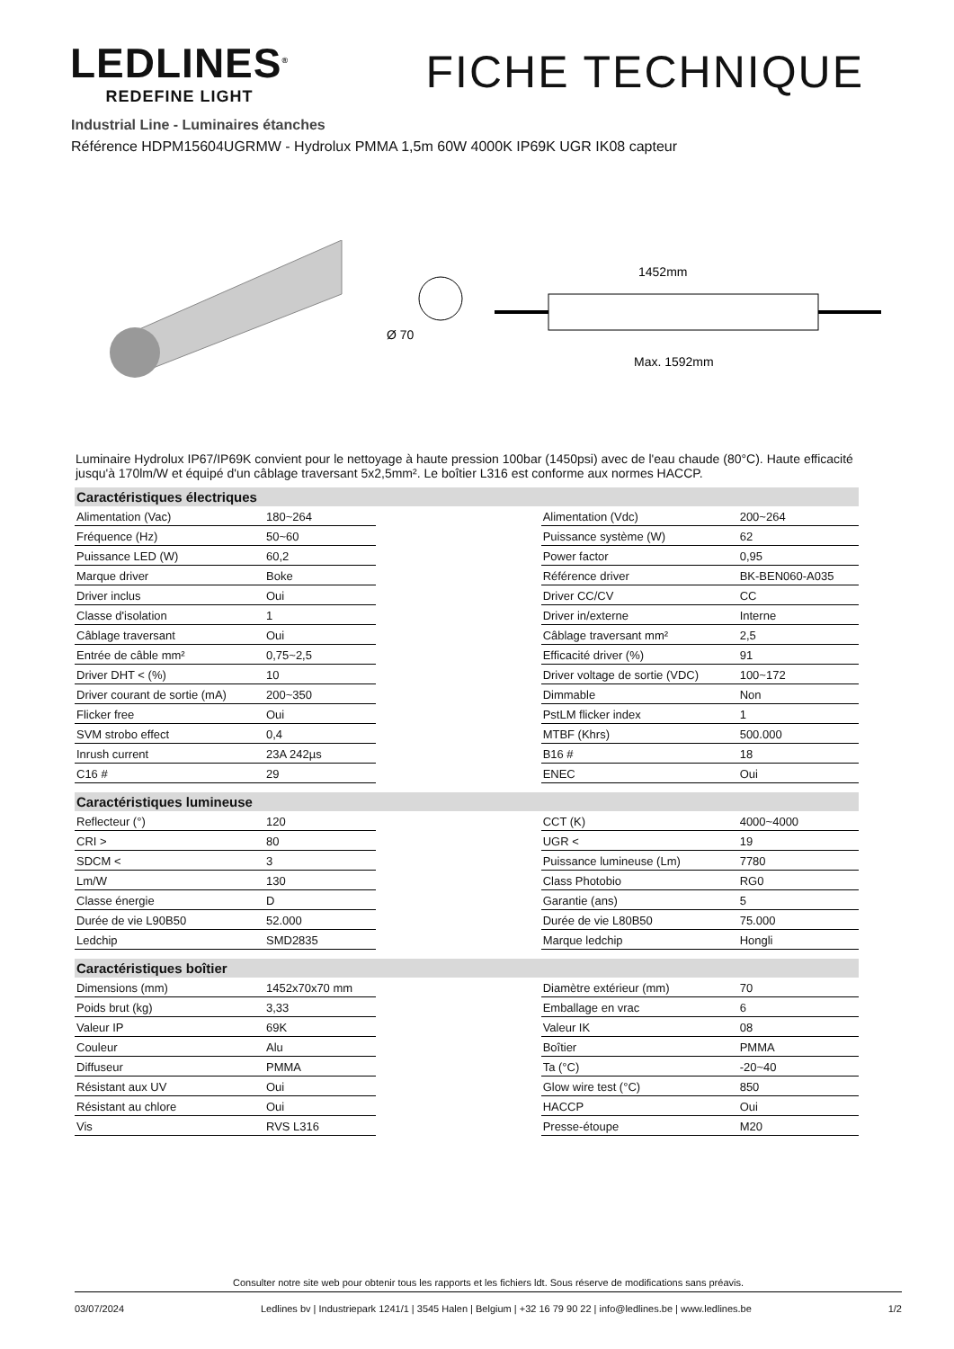LEDLINES<sup>®</sup>
REDEFINE LIGHT
FICHE TECHNIQUE
Industrial Line - Luminaires étanches
Référence HDPM15604UGRMW - Hydrolux PMMA 1,5m 60W 4000K IP69K UGR IK08 capteur
Ø 70
1452mm
Max. 1592mm
Luminaire Hydrolux IP67/IP69K convient pour le nettoyage à haute pression 100bar (1450psi) avec de l'eau chaude (80°C). Haute efficacité jusqu'à 170lm/W et équipé d'un câblage traversant 5x2,5mm². Le boîtier L316 est conforme aux normes HACCP.
| Caractéristiques électriques | | | | |
| --- | --- | --- | --- | --- |
| Alimentation (Vac) | 180~264 | | Alimentation (Vdc) | 200~264 |
| Fréquence (Hz) | 50~60 | | Puissance système (W) | 62 |
| Puissance LED (W) | 60,2 | | Power factor | 0,95 |
| Marque driver | Boke | | Référence driver | BK-BEN060-A035 |
| Driver inclus | Oui | | Driver CC/CV | CC |
| Classe d'isolation | 1 | | Driver in/externe | Interne |
| Câblage traversant | Oui | | Câblage traversant mm² | 2,5 |
| Entrée de câble mm² | 0,75~2,5 | | Efficacité driver (%) | 91 |
| Driver DHT < (%) | 10 | | Driver voltage de sortie (VDC) | 100~172 |
| Driver courant de sortie (mA) | 200~350 | | Dimmable | Non |
| Flicker free | Oui | | PstLM flicker index | 1 |
| SVM strobo effect | 0,4 | | MTBF (Khrs) | 500.000 |
| Inrush current | 23A 242µs | | B16 # | 18 |
| C16 # | 29 | | ENEC | Oui |
| Caractéristiques lumineuse | | | | |
| Reflecteur (°) | 120 | | CCT (K) | 4000~4000 |
| CRI > | 80 | | UGR < | 19 |
| SDCM < | 3 | | Puissance lumineuse (Lm) | 7780 |
| Lm/W | 130 | | Class Photobio | RG0 |
| Classe énergie | D | | Garantie (ans) | 5 |
| Durée de vie L90B50 | 52.000 | | Durée de vie L80B50 | 75.000 |
| Ledchip | SMD2835 | | Marque ledchip | Hongli |
| Caractéristiques boîtier | | | | |
| Dimensions (mm) | 1452x70x70 mm | | Diamètre extérieur (mm) | 70 |
| Poids brut (kg) | 3,33 | | Emballage en vrac | 6 |
| Valeur IP | 69K | | Valeur IK | 08 |
| Couleur | Alu | | Boîtier | PMMA |
| Diffuseur | PMMA | | Ta (°C) | -20~40 |
| Résistant aux UV | Oui | | Glow wire test (°C) | 850 |
| Résistant au chlore | Oui | | HACCP | Oui |
| Vis | RVS L316 | | Presse-étoupe | M20 |
Consulter notre site web pour obtenir tous les rapports et les fichiers ldt. Sous réserve de modifications sans préavis.
03/07/2024 Ledlines bv | Industriepark 1241/1 | 3545 Halen | Belgium | +32 16 79 90 22 | info@ledlines.be | www.ledlines.be 1/2